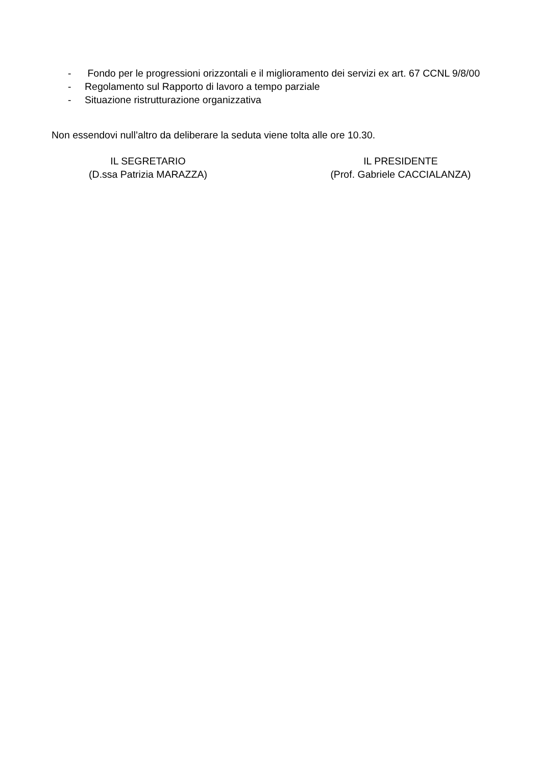- Fondo per le progressioni orizzontali e il miglioramento dei servizi ex art. 67 CCNL 9/8/00
- Regolamento sul Rapporto di lavoro a tempo parziale
- Situazione ristrutturazione organizzativa
Non essendovi null’altro da deliberare la seduta viene tolta alle ore 10.30.
IL SEGRETARIO
(D.ssa Patrizia MARAZZA)
IL PRESIDENTE
(Prof. Gabriele CACCIALANZA)